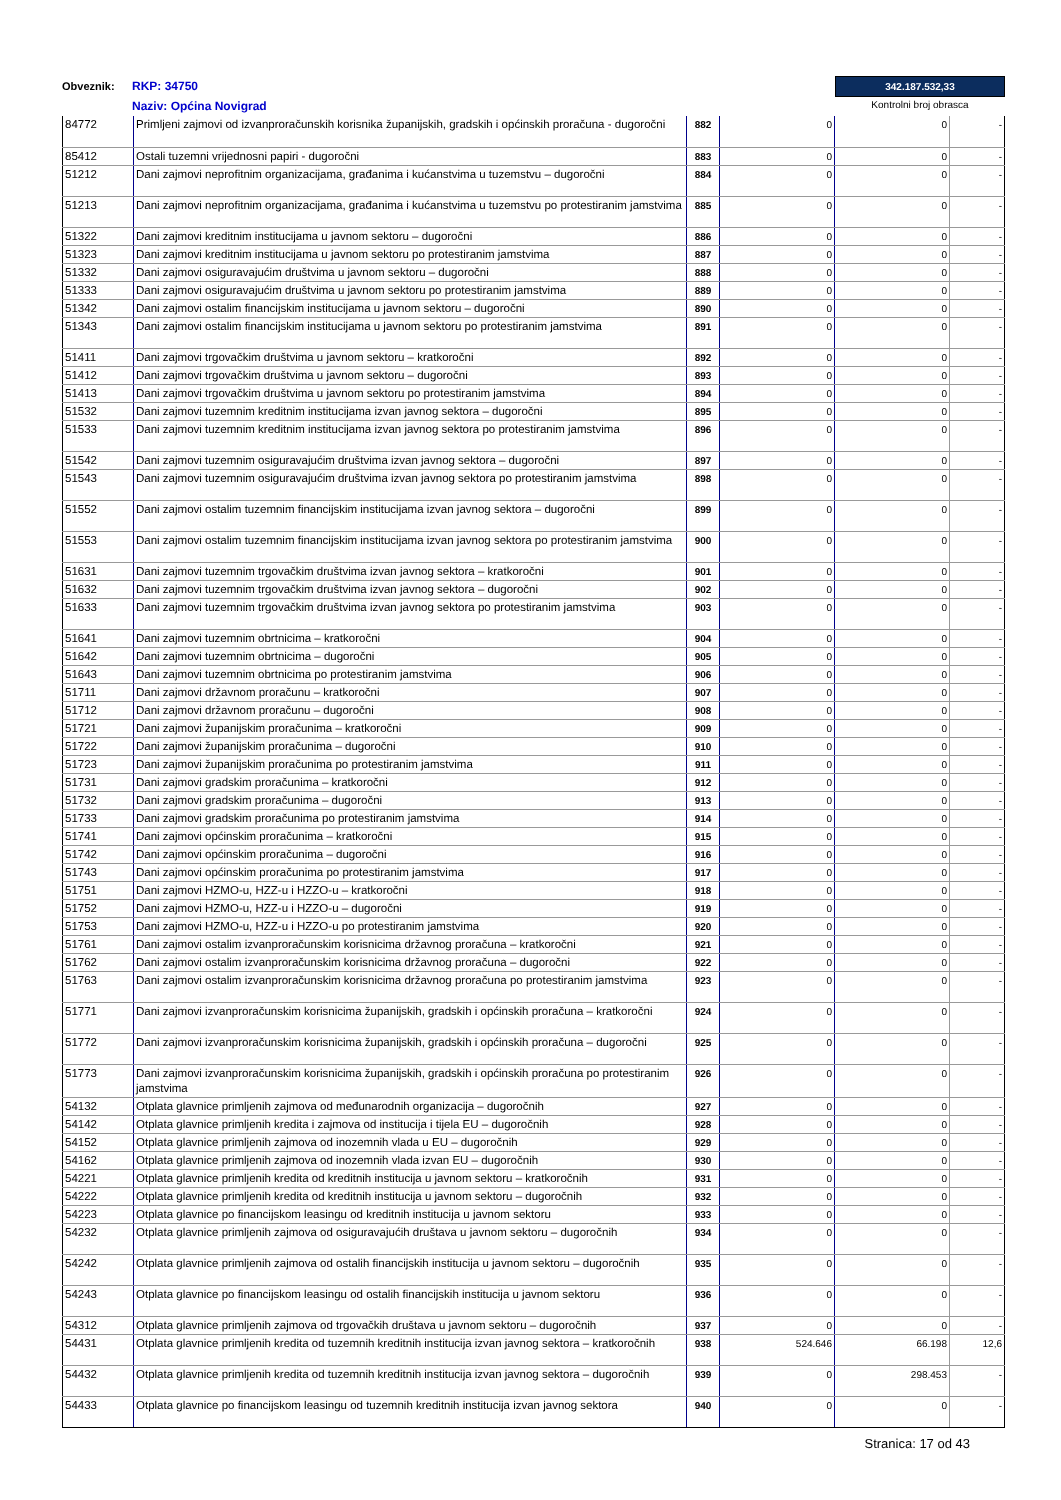Obveznik:
RKP: 34750
Naziv: Općina Novigrad
342.187.532,33
Kontrolni broj obrasca
| 84772 | Primljeni zajmovi od izvanproračunskih korisnika županijskih, gradskih i općinskih proračuna - dugoročni | 882 | 0 | 0 | - |
| 85412 | Ostali tuzemni vrijednosni papiri - dugoročni | 883 | 0 | 0 | - |
| 51212 | Dani zajmovi neprofitnim organizacijama, građanima i kućanstvima u tuzemstvu – dugoročni | 884 | 0 | 0 | - |
| 51213 | Dani zajmovi neprofitnim organizacijama, građanima i kućanstvima u tuzemstvu po protestiranim jamstvima | 885 | 0 | 0 | - |
| 51322 | Dani zajmovi kreditnim institucijama u javnom sektoru – dugoročni | 886 | 0 | 0 | - |
| 51323 | Dani zajmovi kreditnim institucijama u javnom sektoru po protestiranim jamstvima | 887 | 0 | 0 | - |
| 51332 | Dani zajmovi osiguravajućim društvima u javnom sektoru – dugoročni | 888 | 0 | 0 | - |
| 51333 | Dani zajmovi osiguravajućim društvima u javnom sektoru po protestiranim jamstvima | 889 | 0 | 0 | - |
| 51342 | Dani zajmovi ostalim financijskim institucijama u javnom sektoru – dugoročni | 890 | 0 | 0 | - |
| 51343 | Dani zajmovi ostalim financijskim institucijama u javnom sektoru po protestiranim jamstvima | 891 | 0 | 0 | - |
| 51411 | Dani zajmovi trgovačkim društvima u javnom sektoru – kratkoročni | 892 | 0 | 0 | - |
| 51412 | Dani zajmovi trgovačkim društvima u javnom sektoru – dugoročni | 893 | 0 | 0 | - |
| 51413 | Dani zajmovi trgovačkim društvima u javnom sektoru po protestiranim jamstvima | 894 | 0 | 0 | - |
| 51532 | Dani zajmovi tuzemnim kreditnim institucijama izvan javnog sektora – dugoročni | 895 | 0 | 0 | - |
| 51533 | Dani zajmovi tuzemnim kreditnim institucijama izvan javnog sektora po protestiranim jamstvima | 896 | 0 | 0 | - |
| 51542 | Dani zajmovi tuzemnim osiguravajućim društvima izvan javnog sektora – dugoročni | 897 | 0 | 0 | - |
| 51543 | Dani zajmovi tuzemnim osiguravajućim društvima izvan javnog sektora po protestiranim jamstvima | 898 | 0 | 0 | - |
| 51552 | Dani zajmovi ostalim tuzemnim financijskim institucijama izvan javnog sektora – dugoročni | 899 | 0 | 0 | - |
| 51553 | Dani zajmovi ostalim tuzemnim financijskim institucijama izvan javnog sektora po protestiranim jamstvima | 900 | 0 | 0 | - |
| 51631 | Dani zajmovi tuzemnim trgovačkim društvima izvan javnog sektora – kratkoročni | 901 | 0 | 0 | - |
| 51632 | Dani zajmovi tuzemnim trgovačkim društvima izvan javnog sektora – dugoročni | 902 | 0 | 0 | - |
| 51633 | Dani zajmovi tuzemnim trgovačkim društvima izvan javnog sektora po protestiranim jamstvima | 903 | 0 | 0 | - |
| 51641 | Dani zajmovi tuzemnim obrtnicima – kratkoročni | 904 | 0 | 0 | - |
| 51642 | Dani zajmovi tuzemnim obrtnicima – dugoročni | 905 | 0 | 0 | - |
| 51643 | Dani zajmovi tuzemnim obrtnicima po protestiranim jamstvima | 906 | 0 | 0 | - |
| 51711 | Dani zajmovi državnom proračunu – kratkoročni | 907 | 0 | 0 | - |
| 51712 | Dani zajmovi državnom proračunu – dugoročni | 908 | 0 | 0 | - |
| 51721 | Dani zajmovi županijskim proračunima – kratkoročni | 909 | 0 | 0 | - |
| 51722 | Dani zajmovi županijskim proračunima – dugoročni | 910 | 0 | 0 | - |
| 51723 | Dani zajmovi županijskim proračunima po protestiranim jamstvima | 911 | 0 | 0 | - |
| 51731 | Dani zajmovi gradskim proračunima – kratkoročni | 912 | 0 | 0 | - |
| 51732 | Dani zajmovi gradskim proračunima – dugoročni | 913 | 0 | 0 | - |
| 51733 | Dani zajmovi gradskim proračunima po protestiranim jamstvima | 914 | 0 | 0 | - |
| 51741 | Dani zajmovi općinskim proračunima – kratkoročni | 915 | 0 | 0 | - |
| 51742 | Dani zajmovi općinskim proračunima – dugoročni | 916 | 0 | 0 | - |
| 51743 | Dani zajmovi općinskim proračunima po protestiranim jamstvima | 917 | 0 | 0 | - |
| 51751 | Dani zajmovi HZMO-u, HZZ-u i HZZO-u – kratkoročni | 918 | 0 | 0 | - |
| 51752 | Dani zajmovi HZMO-u, HZZ-u i HZZO-u – dugoročni | 919 | 0 | 0 | - |
| 51753 | Dani zajmovi HZMO-u, HZZ-u i HZZO-u po protestiranim jamstvima | 920 | 0 | 0 | - |
| 51761 | Dani zajmovi ostalim izvanproračunskim korisnicima državnog proračuna – kratkoročni | 921 | 0 | 0 | - |
| 51762 | Dani zajmovi ostalim izvanproračunskim korisnicima državnog proračuna – dugoročni | 922 | 0 | 0 | - |
| 51763 | Dani zajmovi ostalim izvanproračunskim korisnicima državnog proračuna po protestiranim jamstvima | 923 | 0 | 0 | - |
| 51771 | Dani zajmovi izvanproračunskim korisnicima županijskih, gradskih i općinskih proračuna – kratkoročni | 924 | 0 | 0 | - |
| 51772 | Dani zajmovi izvanproračunskim korisnicima županijskih, gradskih i općinskih proračuna – dugoročni | 925 | 0 | 0 | - |
| 51773 | Dani zajmovi izvanproračunskim korisnicima županijskih, gradskih i općinskih proračuna po protestiranim jamstvima | 926 | 0 | 0 | - |
| 54132 | Otplata glavnice primljenih zajmova od međunarodnih organizacija – dugoročnih | 927 | 0 | 0 | - |
| 54142 | Otplata glavnice primljenih kredita i zajmova od institucija i tijela EU – dugoročnih | 928 | 0 | 0 | - |
| 54152 | Otplata glavnice primljenih zajmova od inozemnih vlada u EU – dugoročnih | 929 | 0 | 0 | - |
| 54162 | Otplata glavnice primljenih zajmova od inozemnih vlada izvan EU – dugoročnih | 930 | 0 | 0 | - |
| 54221 | Otplata glavnice primljenih kredita od kreditnih institucija u javnom sektoru – kratkoročnih | 931 | 0 | 0 | - |
| 54222 | Otplata glavnice primljenih kredita od kreditnih institucija u javnom sektoru – dugoročnih | 932 | 0 | 0 | - |
| 54223 | Otplata glavnice po financijskom leasingu od kreditnih institucija u javnom sektoru | 933 | 0 | 0 | - |
| 54232 | Otplata glavnice primljenih zajmova od osiguravajućih društava u javnom sektoru – dugoročnih | 934 | 0 | 0 | - |
| 54242 | Otplata glavnice primljenih zajmova od ostalih financijskih institucija u javnom sektoru – dugoročnih | 935 | 0 | 0 | - |
| 54243 | Otplata glavnice po financijskom leasingu od ostalih financijskih institucija u javnom sektoru | 936 | 0 | 0 | - |
| 54312 | Otplata glavnice primljenih zajmova od trgovačkih društava u javnom sektoru – dugoročnih | 937 | 0 | 0 | - |
| 54431 | Otplata glavnice primljenih kredita od tuzemnih kreditnih institucija izvan javnog sektora – kratkoročnih | 938 | 524.646 | 66.198 | 12,6 |
| 54432 | Otplata glavnice primljenih kredita od tuzemnih kreditnih institucija izvan javnog sektora – dugoročnih | 939 | 0 | 298.453 | - |
| 54433 | Otplata glavnice po financijskom leasingu od tuzemnih kreditnih institucija izvan javnog sektora | 940 | 0 | 0 | - |
Stranica: 17 od 43